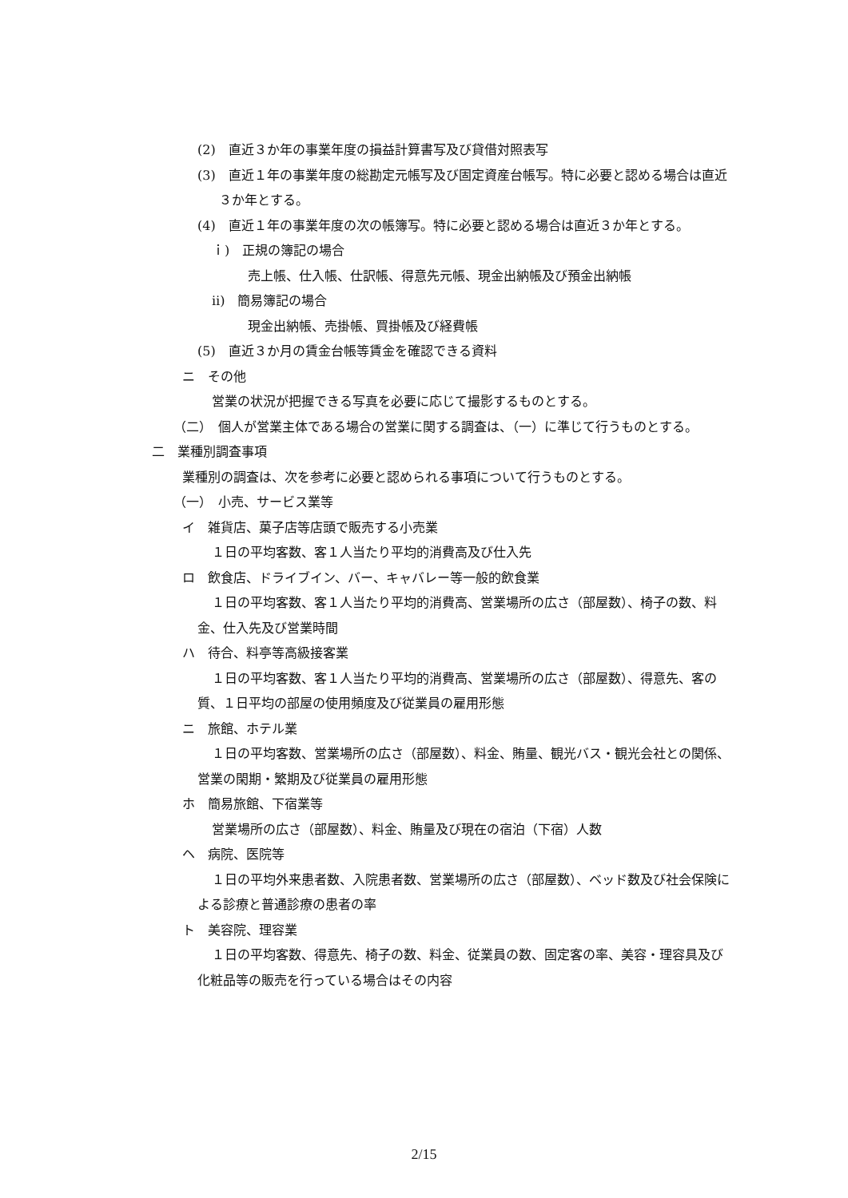(2)　直近３か年の事業年度の損益計算書写及び貸借対照表写
(3)　直近１年の事業年度の総勘定元帳写及び固定資産台帳写。特に必要と認める場合は直近３か年とする。
(4)　直近１年の事業年度の次の帳簿写。特に必要と認める場合は直近３か年とする。
ｉ)　正規の簿記の場合
売上帳、仕入帳、仕訳帳、得意先元帳、現金出納帳及び預金出納帳
ⅱ)　簡易簿記の場合
現金出納帳、売掛帳、買掛帳及び経費帳
(5)　直近３か月の賃金台帳等賃金を確認できる資料
ニ　その他
営業の状況が把握できる写真を必要に応じて撮影するものとする。
（二）　個人が営業主体である場合の営業に関する調査は、（一）に準じて行うものとする。
二　業種別調査事項
業種別の調査は、次を参考に必要と認められる事項について行うものとする。
（一）　小売、サービス業等
イ　雑貨店、菓子店等店頭で販売する小売業
１日の平均客数、客１人当たり平均的消費高及び仕入先
ロ　飲食店、ドライブイン、バー、キャバレー等一般的飲食業
１日の平均客数、客１人当たり平均的消費高、営業場所の広さ（部屋数）、椅子の数、料金、仕入先及び営業時間
ハ　待合、料亭等高級接客業
１日の平均客数、客１人当たり平均的消費高、営業場所の広さ（部屋数）、得意先、客の質、１日平均の部屋の使用頻度及び従業員の雇用形態
ニ　旅館、ホテル業
１日の平均客数、営業場所の広さ（部屋数）、料金、賄量、観光バス・観光会社との関係、営業の閑期・繁期及び従業員の雇用形態
ホ　簡易旅館、下宿業等
営業場所の広さ（部屋数）、料金、賄量及び現在の宿泊（下宿）人数
ヘ　病院、医院等
１日の平均外来患者数、入院患者数、営業場所の広さ（部屋数）、ベッド数及び社会保険による診療と普通診療の患者の率
ト　美容院、理容業
１日の平均客数、得意先、椅子の数、料金、従業員の数、固定客の率、美容・理容具及び化粧品等の販売を行っている場合はその内容
2/15